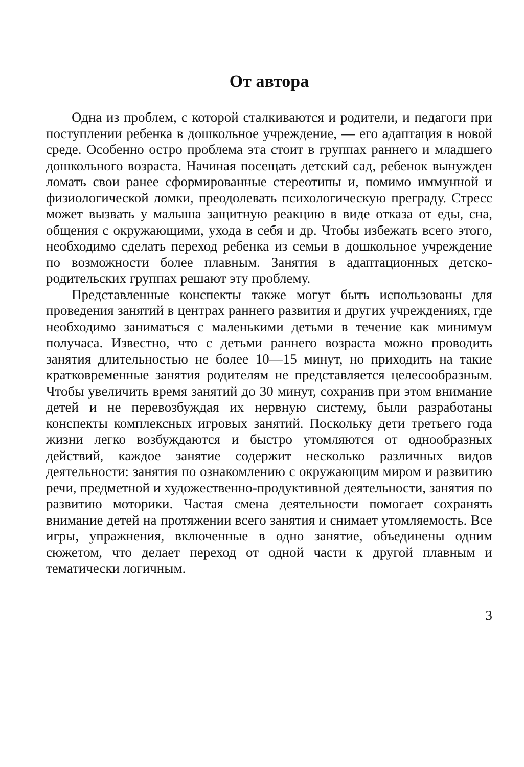От автора
Одна из проблем, с которой сталкиваются и родители, и педагоги при поступлении ребенка в дошкольное учреждение, — его адаптация в новой среде. Особенно остро проблема эта стоит в группах раннего и младшего дошкольного возраста. Начиная посещать детский сад, ребенок вынужден ломать свои ранее сформированные стереотипы и, помимо иммунной и физиологической ломки, преодолевать психологическую преграду. Стресс может вызвать у малыша защитную реакцию в виде отказа от еды, сна, общения с окружающими, ухода в себя и др. Чтобы избежать всего этого, необходимо сделать переход ребенка из семьи в дошкольное учреждение по возможности более плавным. Занятия в адаптационных детско-родительских группах решают эту проблему.
Представленные конспекты также могут быть использованы для проведения занятий в центрах раннего развития и других учреждениях, где необходимо заниматься с маленькими детьми в течение как минимум получаса. Известно, что с детьми раннего возраста можно проводить занятия длительностью не более 10—15 минут, но приходить на такие кратковременные занятия родителям не представляется целесообразным. Чтобы увеличить время занятий до 30 минут, сохранив при этом внимание детей и не перевозбуждая их нервную систему, были разработаны конспекты комплексных игровых занятий. Поскольку дети третьего года жизни легко возбуждаются и быстро утомляются от однообразных действий, каждое занятие содержит несколько различных видов деятельности: занятия по ознакомлению с окружающим миром и развитию речи, предметной и художественно-продуктивной деятельности, занятия по развитию моторики. Частая смена деятельности помогает сохранять внимание детей на протяжении всего занятия и снимает утомляемость. Все игры, упражнения, включенные в одно занятие, объединены одним сюжетом, что делает переход от одной части к другой плавным и тематически логичным.
3